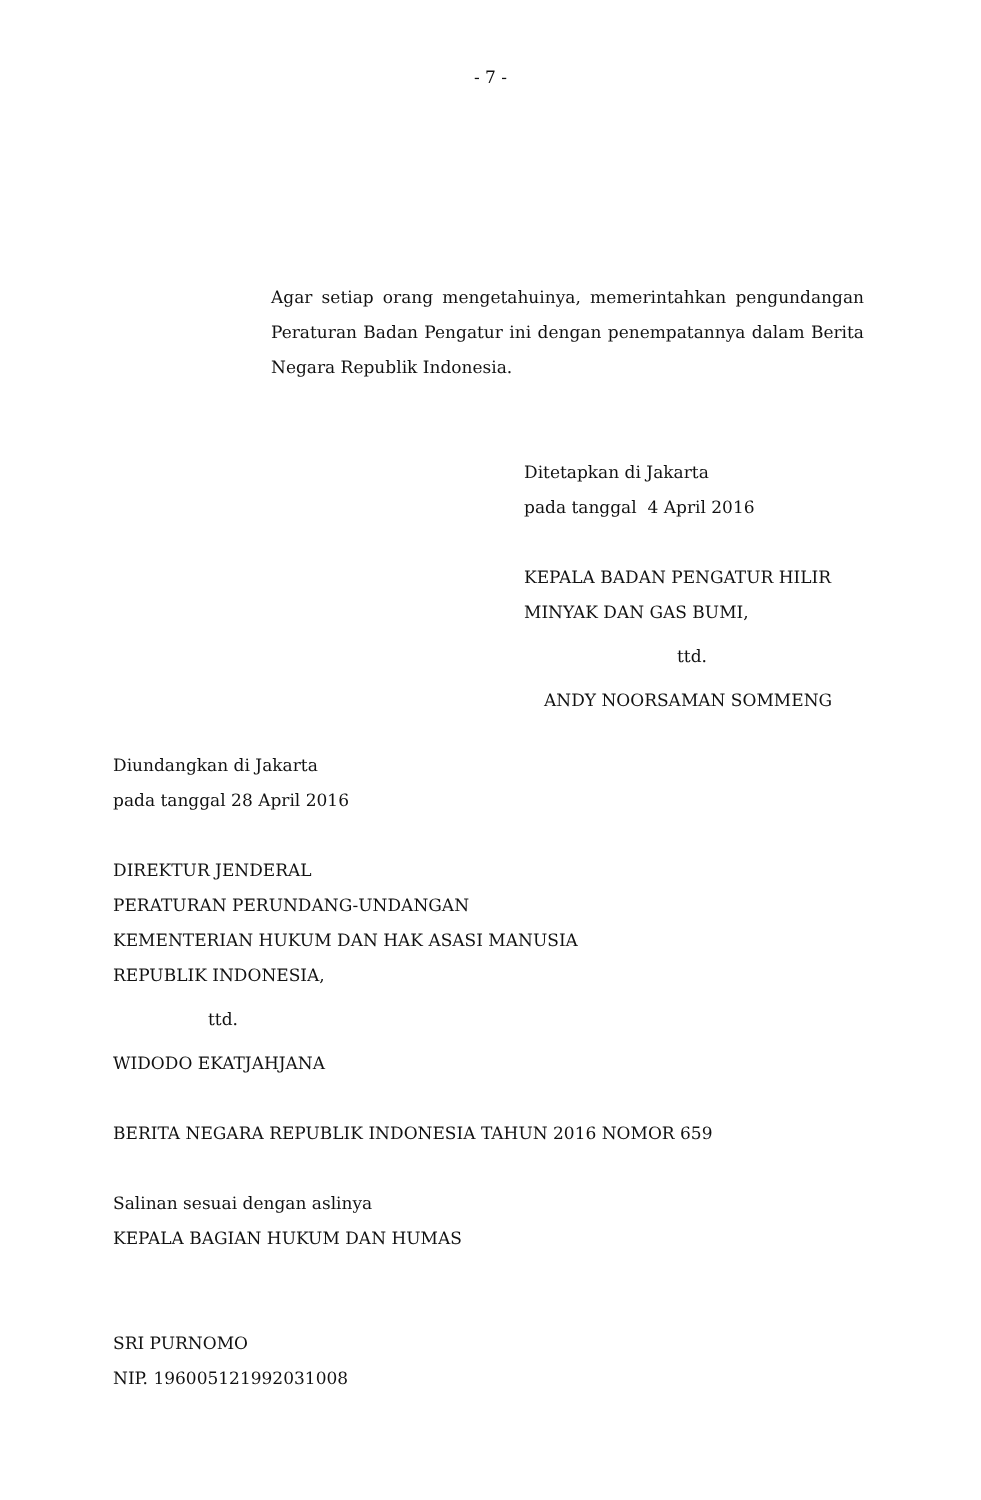- 7 -
Agar setiap orang mengetahuinya, memerintahkan pengundangan Peraturan Badan Pengatur ini dengan penempatannya dalam Berita Negara Republik Indonesia.
Ditetapkan di Jakarta
pada tanggal 4 April 2016
KEPALA BADAN PENGATUR HILIR
MINYAK DAN GAS BUMI,
ttd.
ANDY NOORSAMAN SOMMENG
Diundangkan di Jakarta
pada tanggal 28 April 2016
DIREKTUR JENDERAL
PERATURAN PERUNDANG-UNDANGAN
KEMENTERIAN HUKUM DAN HAK ASASI MANUSIA
REPUBLIK INDONESIA,
ttd.
WIDODO EKATJAHJANA
BERITA NEGARA REPUBLIK INDONESIA TAHUN 2016 NOMOR 659
Salinan sesuai dengan aslinya
KEPALA BAGIAN HUKUM DAN HUMAS
SRI PURNOMO
NIP. 196005121992031008